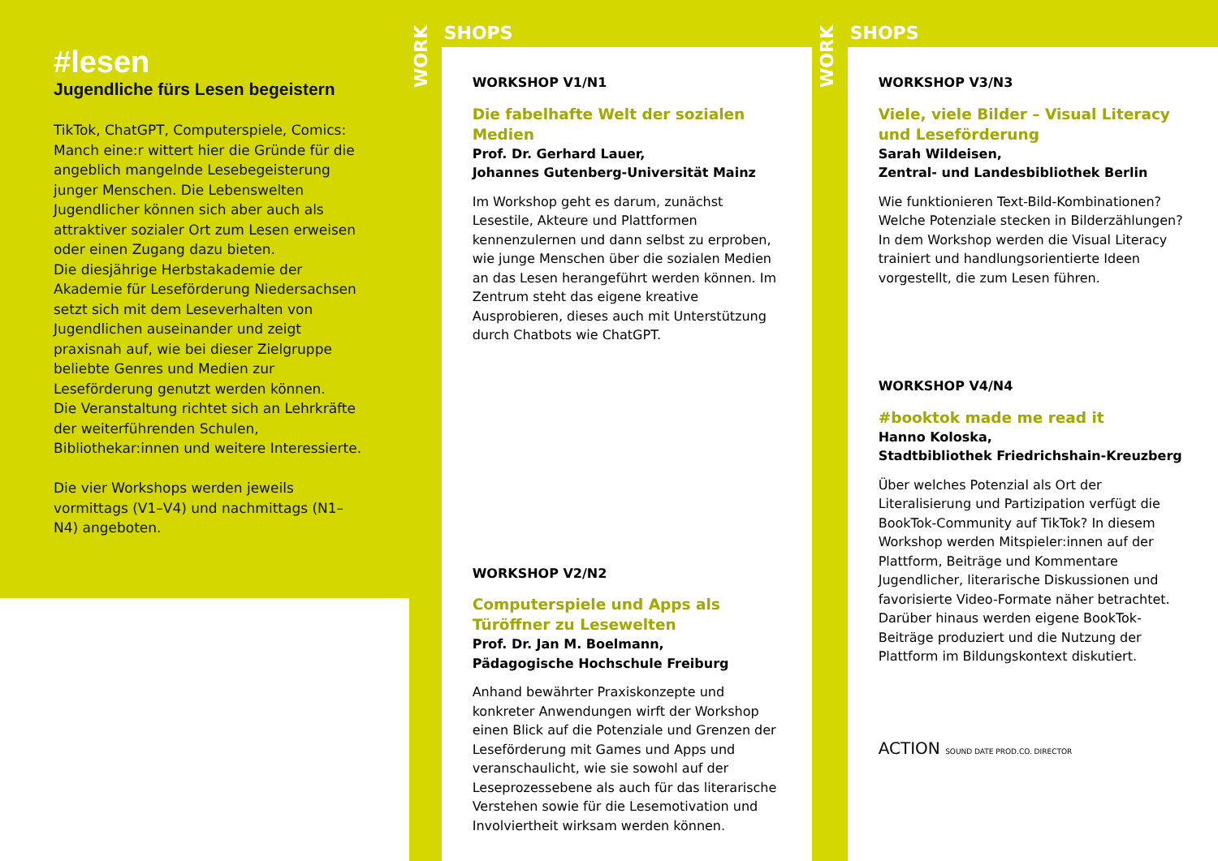#lesen
Jugendliche fürs Lesen begeistern
TikTok, ChatGPT, Computerspiele, Comics: Manch eine:r wittert hier die Gründe für die angeblich mangelnde Lesebegeisterung junger Menschen. Die Lebenswelten Jugendlicher können sich aber auch als attraktiver sozialer Ort zum Lesen erweisen oder einen Zugang dazu bieten.
Die diesjährige Herbstakademie der Akademie für Leseförderung Niedersachsen setzt sich mit dem Leseverhalten von Jugendlichen auseinander und zeigt praxisnah auf, wie bei dieser Zielgruppe beliebte Genres und Medien zur Leseförderung genutzt werden können.
Die Veranstaltung richtet sich an Lehrkräfte der weiterführenden Schulen, Bibliothekar:innen und weitere Interessierte.
Die vier Workshops werden jeweils vormittags (V1–V4) und nachmittags (N1–N4) angeboten.
WORK
SHOPS
WORKSHOP V1/N1
Die fabelhafte Welt der sozialen Medien
Prof. Dr. Gerhard Lauer,
Johannes Gutenberg-Universität Mainz
Im Workshop geht es darum, zunächst Lesestile, Akteure und Plattformen kennenzulernen und dann selbst zu erproben, wie junge Menschen über die sozialen Medien an das Lesen herangeführt werden können. Im Zentrum steht das eigene kreative Ausprobieren, dieses auch mit Unterstützung durch Chatbots wie ChatGPT.
WORKSHOP V2/N2
Computerspiele und Apps als Türöffner zu Lesewelten
Prof. Dr. Jan M. Boelmann,
Pädagogische Hochschule Freiburg
Anhand bewährter Praxiskonzepte und konkreter Anwendungen wirft der Workshop einen Blick auf die Potenziale und Grenzen der Leseförderung mit Games und Apps und veranschaulicht, wie sie sowohl auf der Leseprozessebene als auch für das literarische Verstehen sowie für die Lesemotivation und Involviertheit wirksam werden können.
WORK
SHOPS
WORKSHOP V3/N3
Viele, viele Bilder – Visual Literacy und Leseförderung
Sarah Wildeisen,
Zentral- und Landesbibliothek Berlin
Wie funktionieren Text-Bild-Kombinationen? Welche Potenziale stecken in Bilderzählungen? In dem Workshop werden die Visual Literacy trainiert und handlungsorientierte Ideen vorgestellt, die zum Lesen führen.
WORKSHOP V4/N4
#booktok made me read it
Hanno Koloska,
Stadtbibliothek Friedrichshain-Kreuzberg
Über welches Potenzial als Ort der Literalisierung und Partizipation verfügt die BookTok-Community auf TikTok? In diesem Workshop werden Mitspieler:innen auf der Plattform, Beiträge und Kommentare Jugendlicher, literarische Diskussionen und favorisierte Video-Formate näher betrachtet. Darüber hinaus werden eigene BookTok-Beiträge produziert und die Nutzung der Plattform im Bildungskontext diskutiert.
ACTION SOUND DATE PROD.CO. DIRECTOR